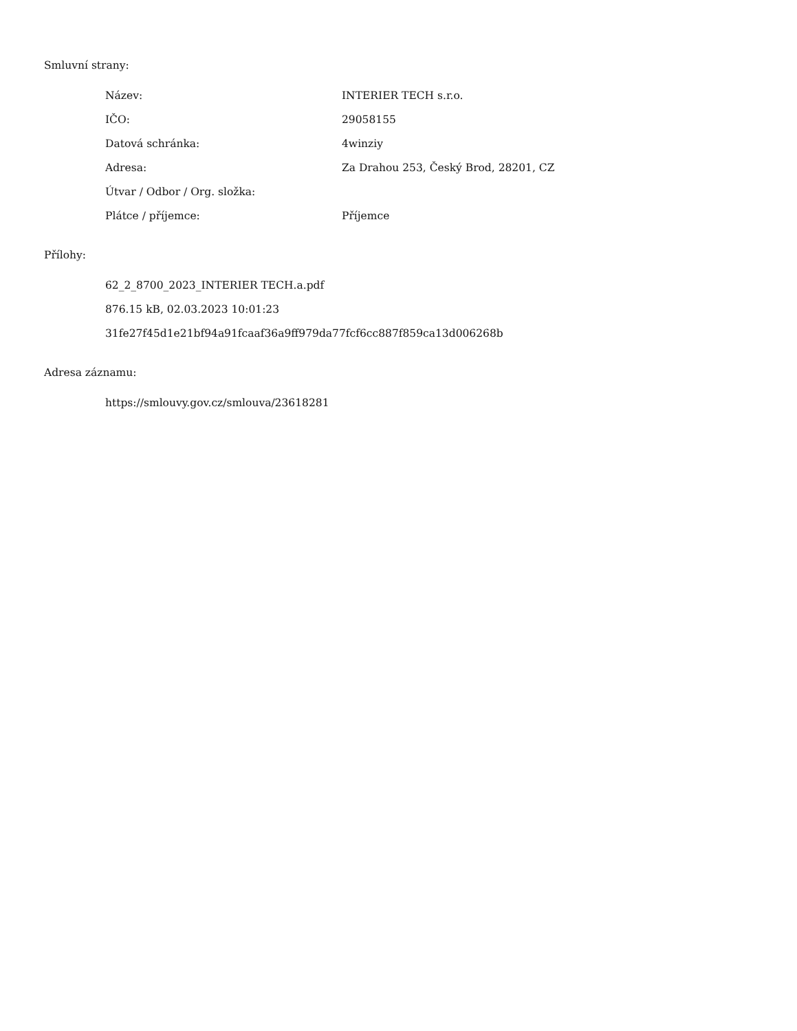Smluvní strany:
| Název: | INTERIER TECH s.r.o. |
| IČO: | 29058155 |
| Datová schránka: | 4winziy |
| Adresa: | Za Drahou 253, Český Brod, 28201, CZ |
| Útvar / Odbor / Org. složka: | |
| Plátce / příjemce: | Příjemce |
Přílohy:
62_2_8700_2023_INTERIER TECH.a.pdf
876.15 kB, 02.03.2023 10:01:23
31fe27f45d1e21bf94a91fcaaf36a9ff979da77fcf6cc887f859ca13d006268b
Adresa záznamu:
https://smlouvy.gov.cz/smlouva/23618281